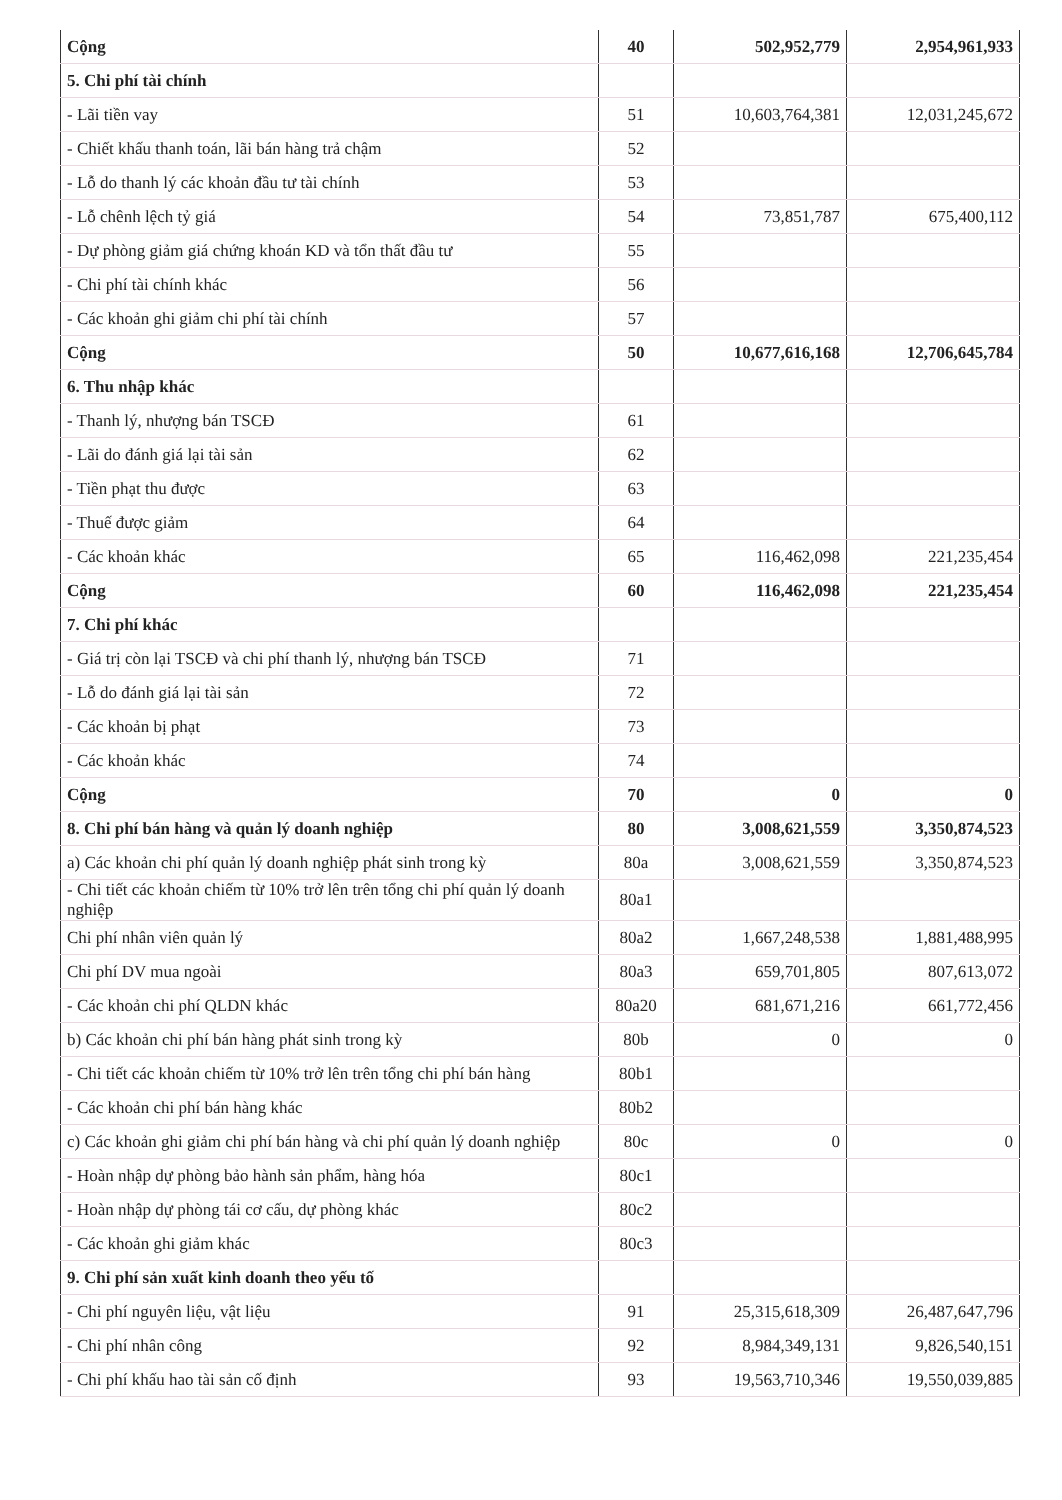| Cộng | 40 | 502,952,779 | 2,954,961,933 |
| 5. Chi phí tài chính | | | |
| - Lãi tiền vay | 51 | 10,603,764,381 | 12,031,245,672 |
| - Chiết khấu thanh toán, lãi bán hàng trả chậm | 52 | | |
| - Lỗ do thanh lý các khoản đầu tư tài chính | 53 | | |
| - Lỗ chênh lệch tỷ giá | 54 | 73,851,787 | 675,400,112 |
| - Dự phòng giảm giá chứng khoán KD và tổn thất đầu tư | 55 | | |
| - Chi phí tài chính khác | 56 | | |
| - Các khoản ghi giảm chi phí tài chính | 57 | | |
| Cộng | 50 | 10,677,616,168 | 12,706,645,784 |
| 6. Thu nhập khác | | | |
| - Thanh lý, nhượng bán TSCĐ | 61 | | |
| - Lãi do đánh giá lại tài sản | 62 | | |
| - Tiền phạt thu được | 63 | | |
| - Thuế được giảm | 64 | | |
| - Các khoản khác | 65 | 116,462,098 | 221,235,454 |
| Cộng | 60 | 116,462,098 | 221,235,454 |
| 7. Chi phí khác | | | |
| - Giá trị còn lại TSCĐ và chi phí thanh lý, nhượng bán TSCĐ | 71 | | |
| - Lỗ do đánh giá lại tài sản | 72 | | |
| - Các khoản bị phạt | 73 | | |
| - Các khoản khác | 74 | | |
| Cộng | 70 | 0 | 0 |
| 8. Chi phí bán hàng và quản lý doanh nghiệp | 80 | 3,008,621,559 | 3,350,874,523 |
| a) Các khoản chi phí quản lý doanh nghiệp phát sinh trong kỳ | 80a | 3,008,621,559 | 3,350,874,523 |
| - Chi tiết các khoản chiếm từ 10% trở lên trên tổng chi phí quản lý doanh nghiệp | 80a1 | | |
| Chi phí nhân viên quản lý | 80a2 | 1,667,248,538 | 1,881,488,995 |
| Chi phí DV mua ngoài | 80a3 | 659,701,805 | 807,613,072 |
| - Các khoản chi phí QLDN khác | 80a20 | 681,671,216 | 661,772,456 |
| b) Các khoản chi phí bán hàng phát sinh trong kỳ | 80b | 0 | 0 |
| - Chi tiết các khoản chiếm từ 10% trở lên trên tổng chi phí bán hàng | 80b1 | | |
| - Các khoản chi phí bán hàng khác | 80b2 | | |
| c) Các khoản ghi giảm chi phí bán hàng và chi phí quản lý doanh nghiệp | 80c | 0 | 0 |
| - Hoàn nhập dự phòng bảo hành sản phẩm, hàng hóa | 80c1 | | |
| - Hoàn nhập dự phòng tái cơ cấu, dự phòng khác | 80c2 | | |
| - Các khoản ghi giảm khác | 80c3 | | |
| 9. Chi phí sản xuất kinh doanh theo yếu tố | | | |
| - Chi phí nguyên liệu, vật liệu | 91 | 25,315,618,309 | 26,487,647,796 |
| - Chi phí nhân công | 92 | 8,984,349,131 | 9,826,540,151 |
| - Chi phí khấu hao tài sản cố định | 93 | 19,563,710,346 | 19,550,039,885 |